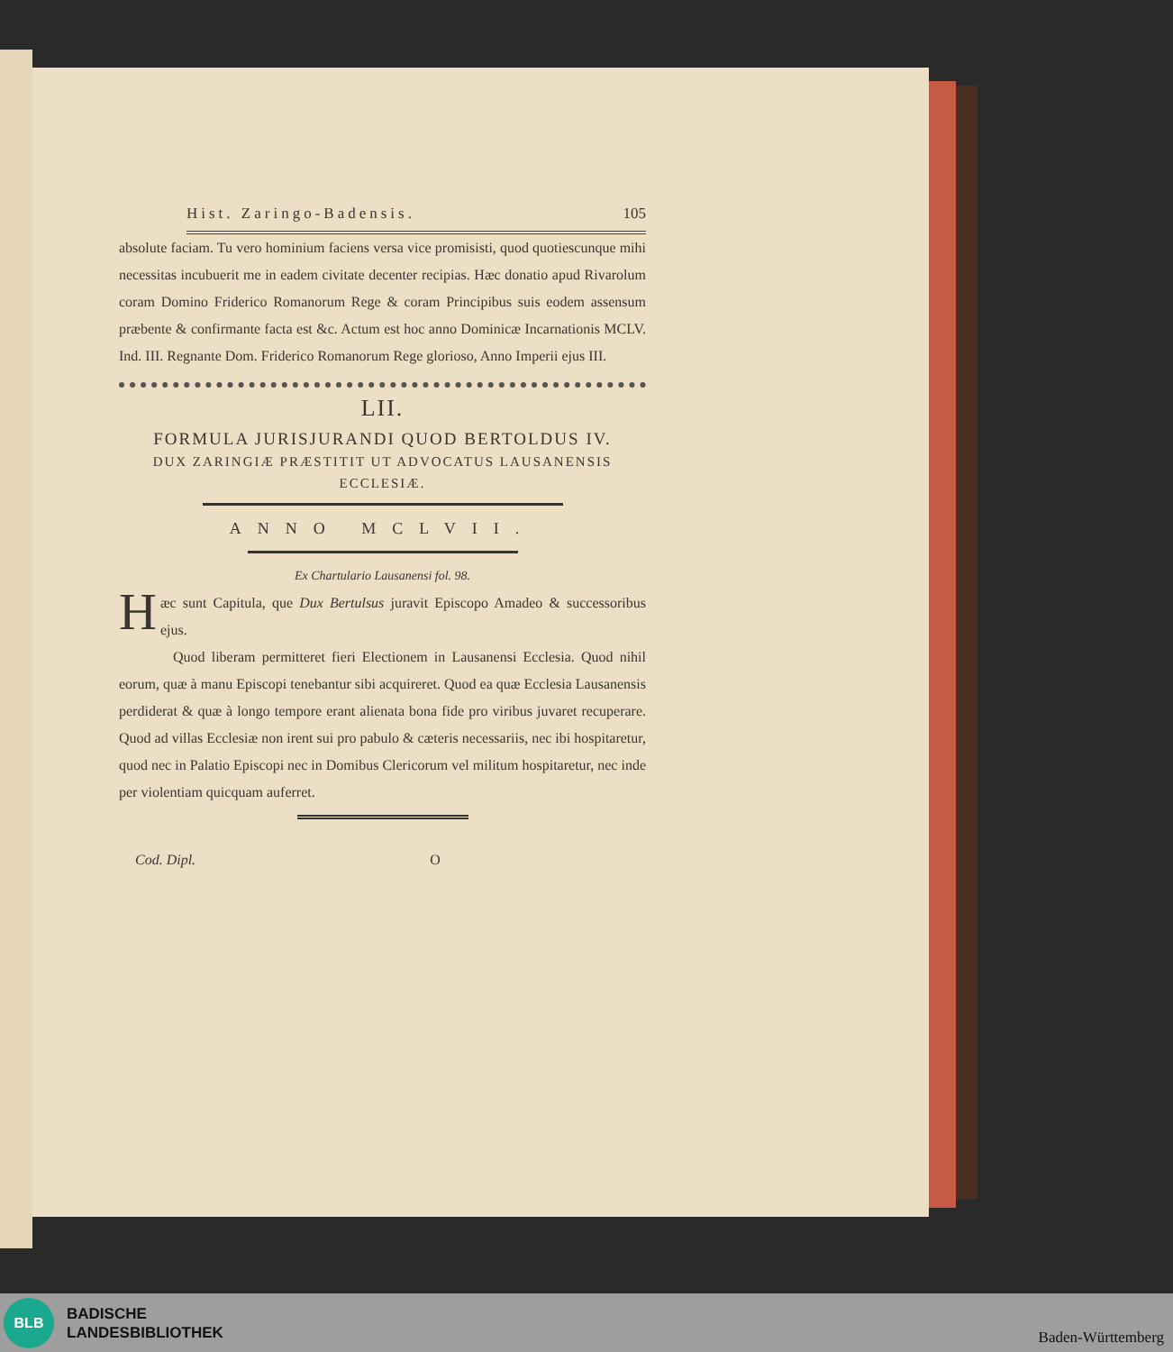Hist. Zaringo-Badensis. 105
absolute faciam. Tu vero hominium faciens versa vice promisisti, quod quotiescunque mihi necessitas incubuerit me in eadem civitate decenter recipias. Hæc donatio apud Rivarolum coram Domino Friderico Romanorum Rege & coram Principibus suis eodem assensum præbente & confirmante facta est &c. Actum est hoc anno Dominicæ Incarnationis MCLV. Ind. III. Regnante Dom. Friderico Romanorum Rege glorioso, Anno Imperii ejus III.
LII.
FORMULA JURISJURANDI QUOD BERTOLDUS IV.
DUX ZARINGIÆ PRÆSTITIT UT ADVOCATUS LAUSANENSIS ECCLESIÆ.
ANNO MCLVII.
Ex Chartulario Lausanensi fol. 98.
Hæc sunt Capitula, que Dux Bertulsus juravit Episcopo Amadeo & successoribus ejus.
Quod liberam permitteret fieri Electionem in Lausanensi Ecclesia. Quod nihil eorum, quæ à manu Episcopi tenebantur sibi acquireret. Quod ea quæ Ecclesia Lausanensis perdiderat & quæ à longo tempore erant alienata bona fide pro viribus juvaret recuperare. Quod ad villas Ecclesiæ non irent sui pro pabulo & cæteris necessariis, nec ibi hospitaretur, quod nec in Palatio Episcopi nec in Domibus Clericorum vel militum hospitaretur, nec inde per violentiam quicquam auferret.
Cod. Dipl. O
BLB
BADISCHE
LANDESBIBLIOTHEK
Baden-Württemberg